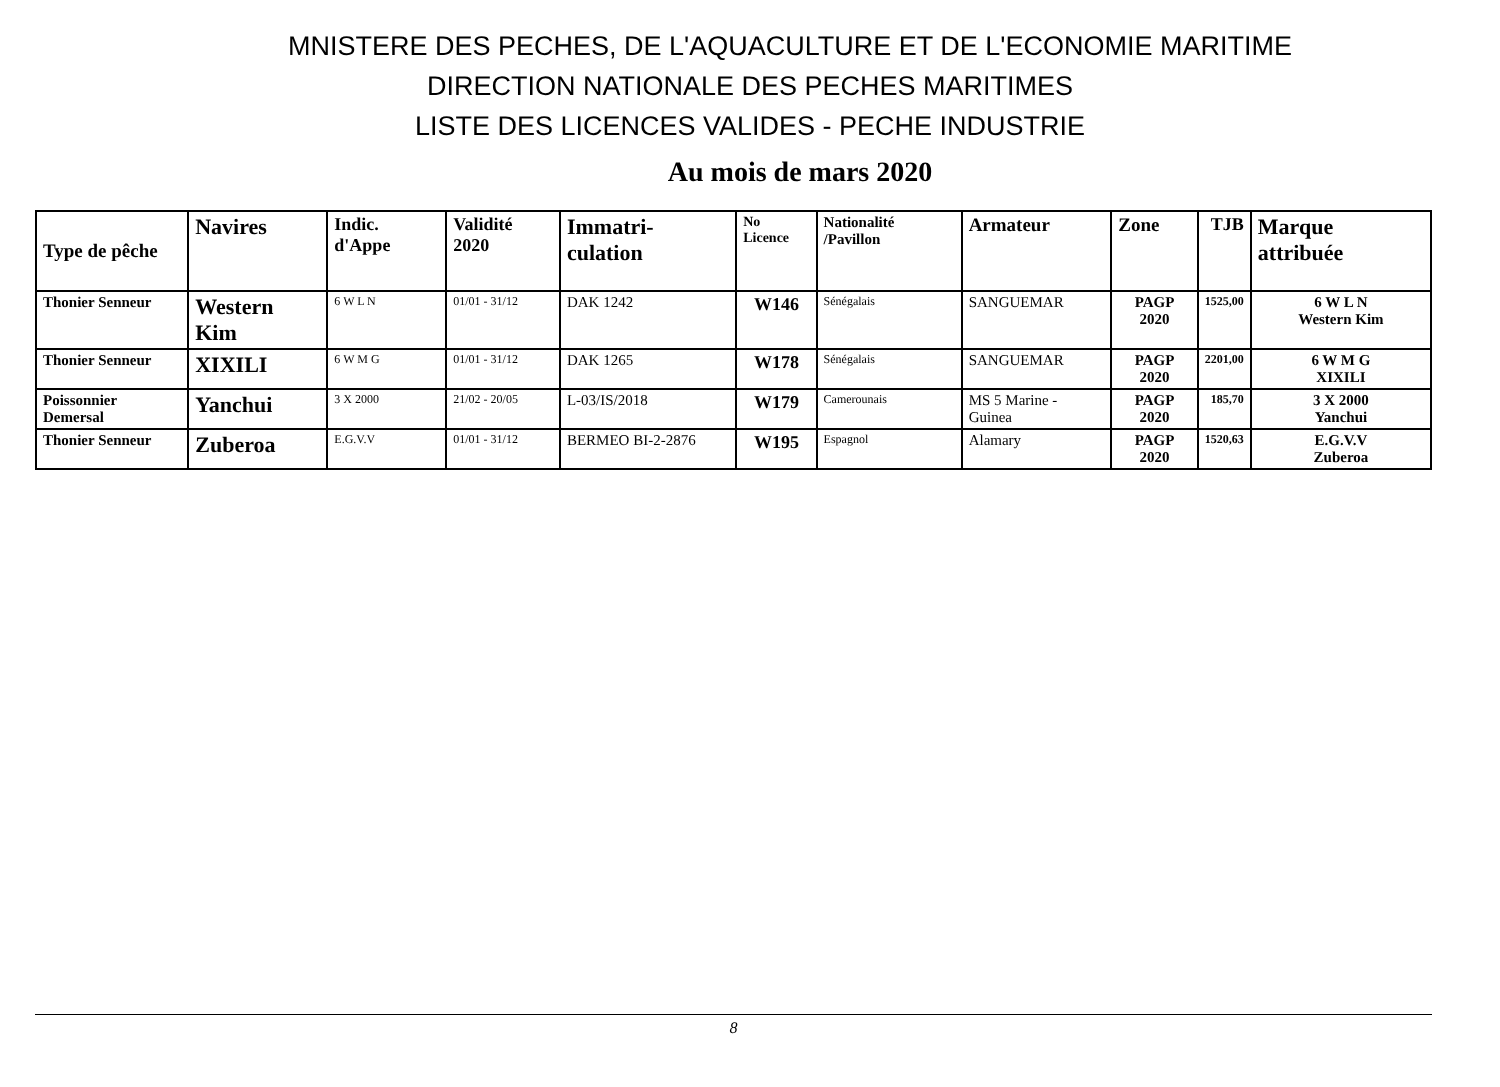MNISTERE DES PECHES, DE L'AQUACULTURE ET DE L'ECONOMIE MARITIME
DIRECTION NATIONALE DES PECHES MARITIMES
LISTE DES LICENCES VALIDES - PECHE INDUSTRIE
Au mois de mars 2020
| Type de pêche | Navires | Indic. d'Appe | Validité 2020 | Immatri-culation | No Licence | Nationalité /Pavillon | Armateur | Zone | TJB | Marque attribuée |
| --- | --- | --- | --- | --- | --- | --- | --- | --- | --- | --- |
| Thonier Senneur | Western Kim | 6 W L N | 01/01 - 31/12 | DAK 1242 | W146 | Sénégalais | SANGUEMAR | PAGP 2020 | 1525,00 | 6 W L N Western Kim |
| Thonier Senneur | XIXILI | 6 W M G | 01/01 - 31/12 | DAK 1265 | W178 | Sénégalais | SANGUEMAR | PAGP 2020 | 2201,00 | 6 W M G XIXILI |
| Poissonnier Demersal | Yanchui | 3 X 2000 | 21/02 - 20/05 | L-03/IS/2018 | W179 | Camerounais | MS 5 Marine - Guinea | PAGP 2020 | 185,70 | 3 X 2000 Yanchui |
| Thonier Senneur | Zuberoa | E.G.V.V | 01/01 - 31/12 | BERMEO BI-2-2876 | W195 | Espagnol | Alamary | PAGP 2020 | 1520,63 | E.G.V.V Zuberoa |
8